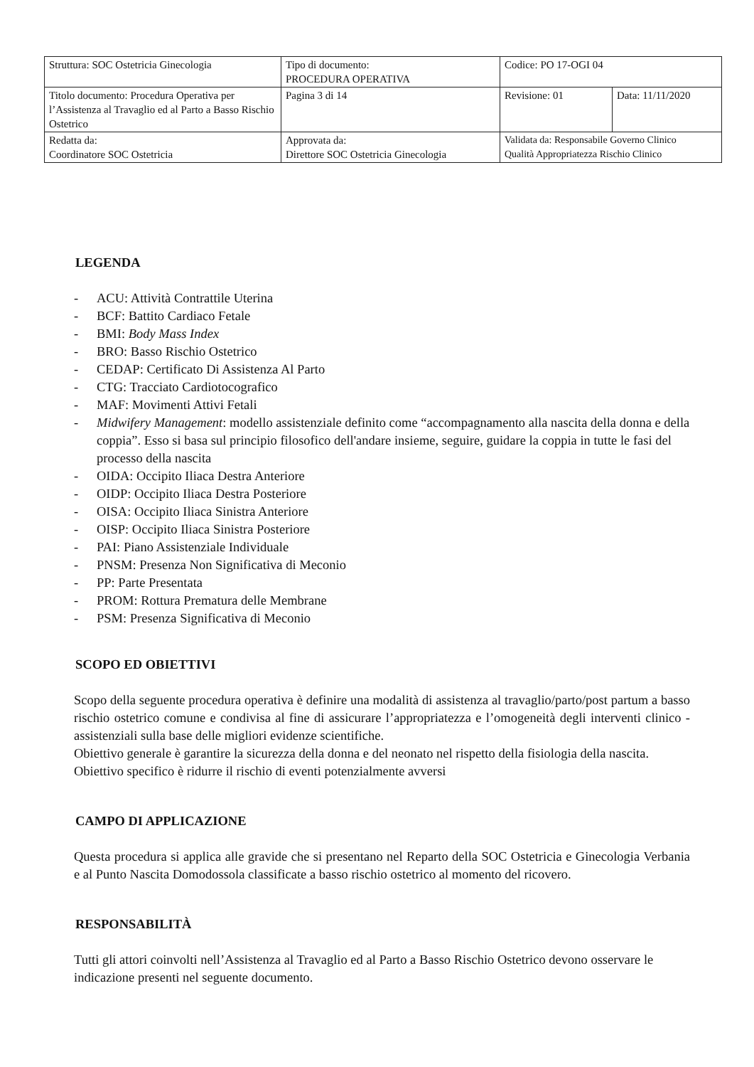| Struttura: SOC Ostetricia Ginecologia | Tipo di documento: PROCEDURA OPERATIVA | Codice: PO 17-OGI 04 | |
| Titolo documento: Procedura Operativa per l’Assistenza al Travaglio ed al Parto a Basso Rischio Ostetrico | Pagina 3 di 14 | Revisione: 01 | Data: 11/11/2020 |
| Redatta da: Coordinatore SOC Ostetricia | Approvata da: Direttore SOC Ostetricia Ginecologia | Validata da: Responsabile Governo Clinico Qualità Appropriatezza Rischio Clinico | |
LEGENDA
- ACU: Attività Contrattile Uterina
- BCF: Battito Cardiaco Fetale
- BMI: Body Mass Index
- BRO: Basso Rischio Ostetrico
- CEDAP: Certificato Di Assistenza Al Parto
- CTG: Tracciato Cardiotocografico
- MAF: Movimenti Attivi Fetali
- Midwifery Management: modello assistenziale definito come “accompagnamento alla nascita della donna e della coppia”. Esso si basa sul principio filosofico dell'andare insieme, seguire, guidare la coppia in tutte le fasi del processo della nascita
- OIDA: Occipito Iliaca Destra Anteriore
- OIDP: Occipito Iliaca Destra Posteriore
- OISA: Occipito Iliaca Sinistra Anteriore
- OISP: Occipito Iliaca Sinistra Posteriore
- PAI: Piano Assistenziale Individuale
- PNSM: Presenza Non Significativa di Meconio
- PP: Parte Presentata
- PROM: Rottura Prematura delle Membrane
- PSM: Presenza Significativa di Meconio
SCOPO ED OBIETTIVI
Scopo della seguente procedura operativa è definire una modalità di assistenza al travaglio/parto/post partum a basso rischio ostetrico comune e condivisa al fine di assicurare l’appropriatezza e l’omogeneità degli interventi clinico - assistenziali sulla base delle migliori evidenze scientifiche.
Obiettivo generale è garantire la sicurezza della donna e del neonato nel rispetto della fisiologia della nascita.
Obiettivo specifico è ridurre il rischio di eventi potenzialmente avversi
CAMPO DI APPLICAZIONE
Questa procedura si applica alle gravide che si presentano nel Reparto della SOC Ostetricia e Ginecologia Verbania e al Punto Nascita Domodossola classificate a basso rischio ostetrico al momento del ricovero.
RESPONSABILITÀ
Tutti gli attori coinvolti nell’Assistenza al Travaglio ed al Parto a Basso Rischio Ostetrico devono osservare le indicazione presenti nel seguente documento.